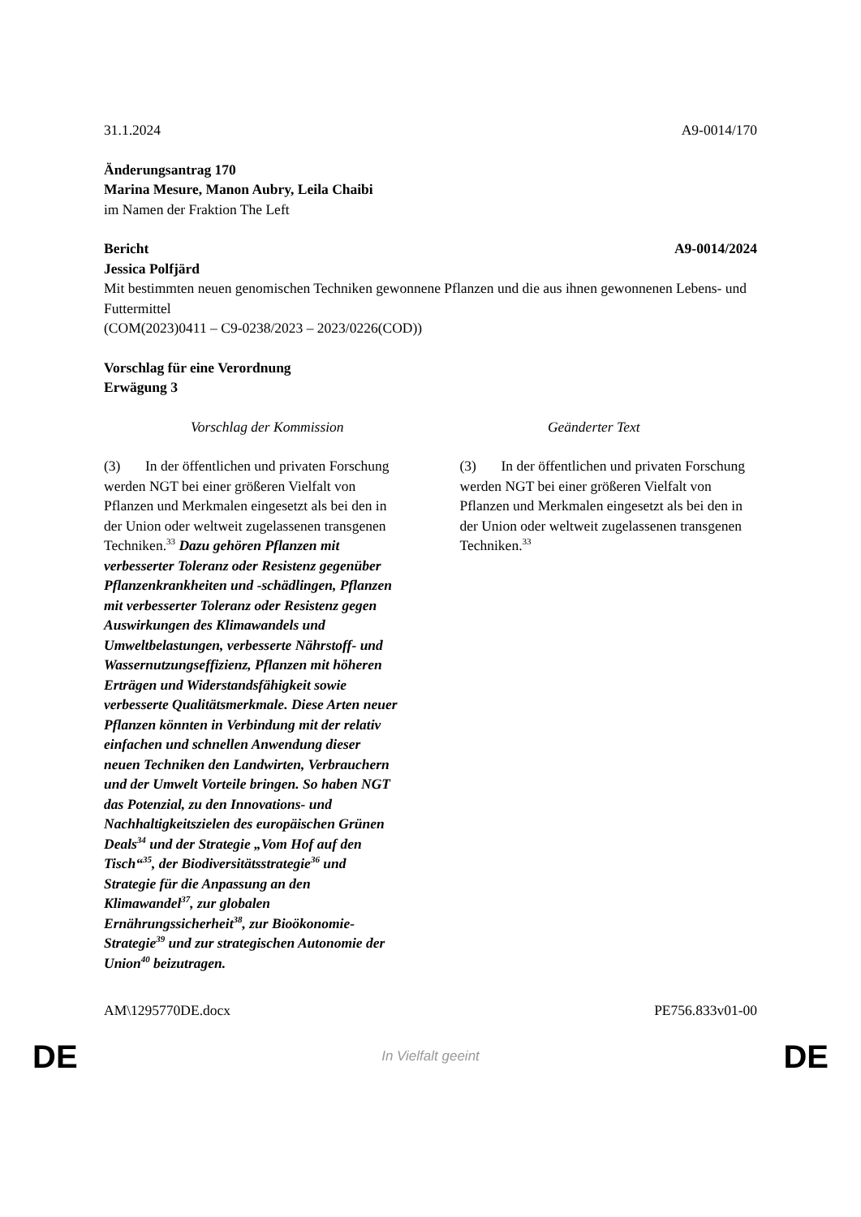31.1.2024 A9-0014/170
Änderungsantrag 170
Marina Mesure, Manon Aubry, Leila Chaibi
im Namen der Fraktion The Left
Bericht A9-0014/2024
Jessica Polfjärd
Mit bestimmten neuen genomischen Techniken gewonnene Pflanzen und die aus ihnen gewonnenen Lebens- und Futtermittel
(COM(2023)0411 – C9-0238/2023 – 2023/0226(COD))
Vorschlag für eine Verordnung
Erwägung 3
| Vorschlag der Kommission | Geänderter Text |
| --- | --- |
| (3) In der öffentlichen und privaten Forschung werden NGT bei einer größeren Vielfalt von Pflanzen und Merkmalen eingesetzt als bei den in der Union oder weltweit zugelassenen transgenen Techniken.<sup>33</sup> Dazu gehören Pflanzen mit verbesserter Toleranz oder Resistenz gegenüber Pflanzenkrankheiten und -schädlingen, Pflanzen mit verbesserter Toleranz oder Resistenz gegen Auswirkungen des Klimawandels und Umweltbelastungen, verbesserte Nährstoff- und Wassernutzungseffizienz, Pflanzen mit höheren Erträgen und Widerstandsfähigkeit sowie verbesserte Qualitätsmerkmale. Diese Arten neuer Pflanzen könnten in Verbindung mit der relativ einfachen und schnellen Anwendung dieser neuen Techniken den Landwirten, Verbrauchern und der Umwelt Vorteile bringen. So haben NGT das Potenzial, zu den Innovations- und Nachhaltigkeitszielen des europäischen Grünen Deals<sup>34</sup> und der Strategie „Vom Hof auf den Tisch“<sup>35</sup>, der Biodiversitätsstrategie<sup>36</sup> und Strategie für die Anpassung an den Klimawandel<sup>37</sup>, zur globalen Ernährungssicherheit<sup>38</sup>, zur Bioökonomie-Strategie<sup>39</sup> und zur strategischen Autonomie der Union<sup>40</sup> beizutragen. | (3) In der öffentlichen und privaten Forschung werden NGT bei einer größeren Vielfalt von Pflanzen und Merkmalen eingesetzt als bei den in der Union oder weltweit zugelassenen transgenen Techniken.<sup>33</sup> |
AM\1295770DE.docx PE756.833v01-00
DE In Vielfalt geeint DE